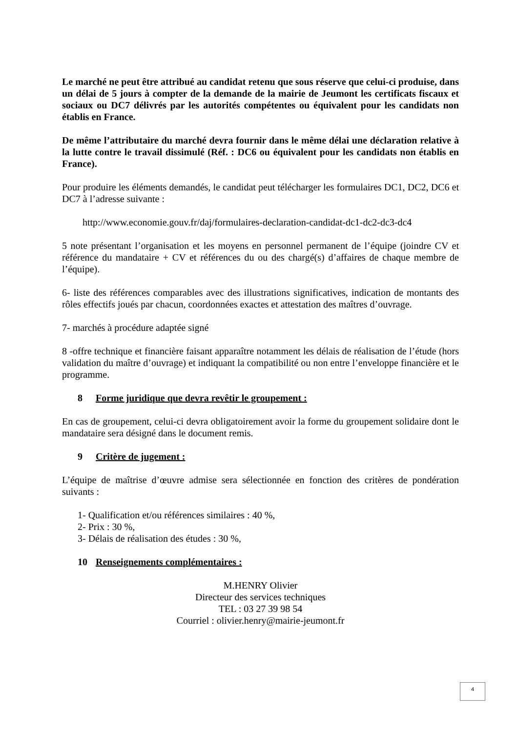Le marché ne peut être attribué au candidat retenu que sous réserve que celui-ci produise, dans un délai de 5 jours à compter de la demande de la mairie de Jeumont les certificats fiscaux et sociaux ou DC7 délivrés par les autorités compétentes ou équivalent pour les candidats non établis en France.
De même l’attributaire du marché devra fournir dans le même délai une déclaration relative à la lutte contre le travail dissimulé (Réf. : DC6 ou équivalent pour les candidats non établis en France).
Pour produire les éléments demandés, le candidat peut télécharger les formulaires DC1, DC2, DC6 et DC7 à l’adresse suivante :
http://www.economie.gouv.fr/daj/formulaires-declaration-candidat-dc1-dc2-dc3-dc4
5 note présentant l’organisation et les moyens en personnel permanent de l’équipe (joindre CV et référence du mandataire + CV et références du ou des chargé(s) d’affaires de chaque membre de l’équipe).
6- liste des références comparables avec des illustrations significatives, indication de montants des rôles effectifs joués par chacun, coordonnées exactes et attestation des maîtres d’ouvrage.
7- marchés à procédure adaptée signé
8 -offre technique et financière faisant apparaître notamment les délais de réalisation de l’étude (hors validation du maître d’ouvrage) et indiquant la compatibilité ou non entre l’enveloppe financière et le programme.
8 Forme juridique que devra revêtir le groupement :
En cas de groupement, celui-ci devra obligatoirement avoir la forme du groupement solidaire dont le mandataire sera désigné dans le document remis.
9 Critère de jugement :
L’équipe de maîtrise d’œuvre admise sera sélectionnée en fonction des critères de pondération suivants :
1- Qualification et/ou références similaires : 40 %,
2- Prix : 30 %,
3- Délais de réalisation des études : 30 %,
10 Renseignements complémentaires :
M.HENRY Olivier
Directeur des services techniques
TEL : 03 27 39 98 54
Courriel : olivier.henry@mairie-jeumont.fr
4